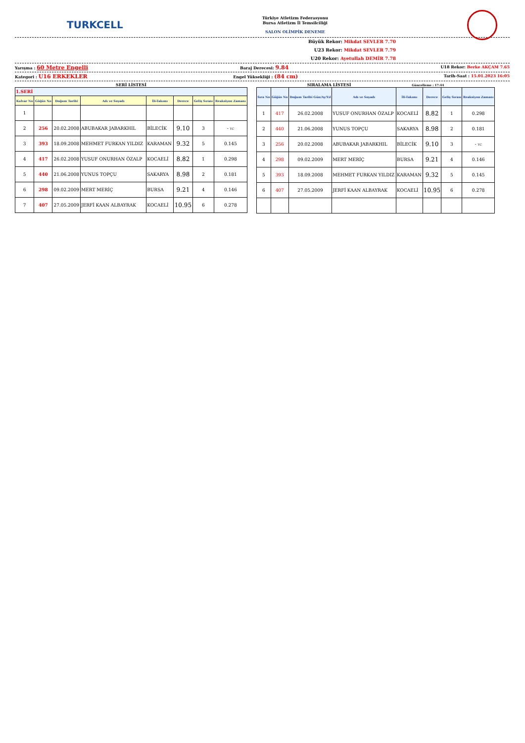TURKCELL
Türkiye Atletizm Federasyonu
Bursa Atletizm İl Temsilciliği
SALON OLİMPİK DENEME
Büyük Rekor: Mikdat SEVLER 7.70
U23 Rekor: Mikdat SEVLER 7.79
U20 Rekor: Ayetullah DEMİR 7.78
Yarışma : 60 Metre Engelli Baraj Derecesi: 9.84 U18 Rekor: Berke AKÇAM 7.65
Kategori : U16 ERKEKLER Engel Yüksekliği : (84 cm) Tarih-Saat : 15.01.2023 16:05
SERİ LİSTESİ
| 1.SERİ | | | | | | | |
| Kulvar No | Göğüs No | Doğum Tarihi | Adı ve Soyadı | İli-Takımı | Derece | Geliş Sırası | Reaksiyon Zamanı |
| 1 | | | | | | | |
| 2 | 256 | 20.02.2008 | ABUBAKAR JABARKHIL | BİLECİK | 9.10 | 3 | - YC |
| 3 | 393 | 18.09.2008 | MEHMET FURKAN YILDIZ | KARAMAN | 9.32 | 5 | 0.145 |
| 4 | 417 | 26.02.2008 | YUSUF ONURHAN ÖZALP | KOCAELİ | 8.82 | 1 | 0.298 |
| 5 | 440 | 21.06.2008 | YUNUS TOPÇU | SAKARYA | 8.98 | 2 | 0.181 |
| 6 | 298 | 09.02.2009 | MERT MERİÇ | BURSA | 9.21 | 4 | 0.146 |
| 7 | 407 | 27.05.2009 | JERFİ KAAN ALBAYRAK | KOCAELİ | 10.95 | 6 | 0.278 |
SIRALAMA LİSTESİ Güncelleme : 17:44
| Sıra No | Göğüs No | Doğum Tarihi Gün/Ay/Yıl | Adı ve Soyadı | İli-Takımı | Derece | Geliş Sırası | Reaksiyon Zamanı |
| --- | --- | --- | --- | --- | --- | --- | --- |
| 1 | 417 | 26.02.2008 | YUSUF ONURHAN ÖZALP | KOCAELİ | 8.82 | 1 | 0.298 |
| 2 | 440 | 21.06.2008 | YUNUS TOPÇU | SAKARYA | 8.98 | 2 | 0.181 |
| 3 | 256 | 20.02.2008 | ABUBAKAR JABARKHIL | BİLECİK | 9.10 | 3 | - YC |
| 4 | 298 | 09.02.2009 | MERT MERİÇ | BURSA | 9.21 | 4 | 0.146 |
| 5 | 393 | 18.09.2008 | MEHMET FURKAN YILDIZ | KARAMAN | 9.32 | 5 | 0.145 |
| 6 | 407 | 27.05.2009 | JERFİ KAAN ALBAYRAK | KOCAELİ | 10.95 | 6 | 0.278 |